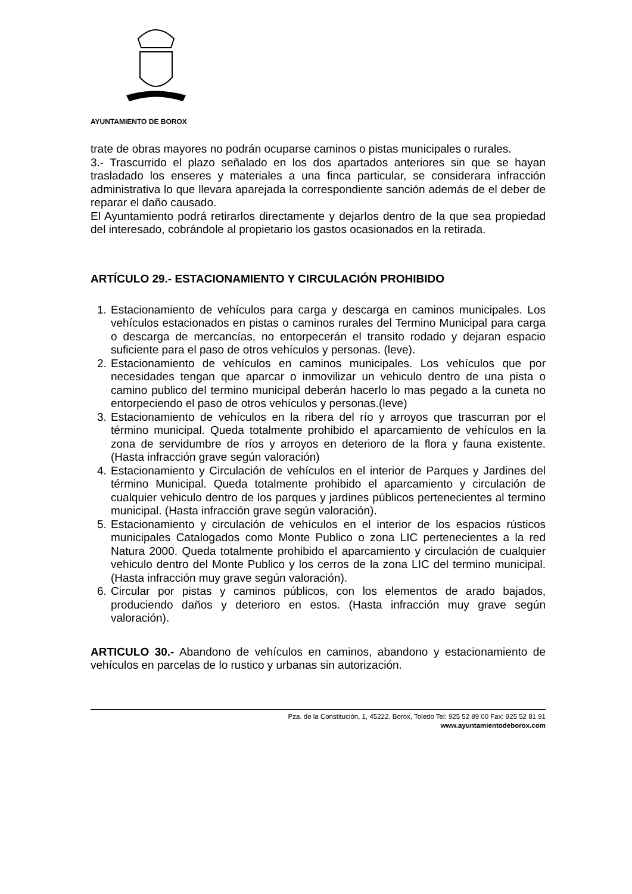AYUNTAMIENTO DE BOROX
trate de obras mayores no podrán ocuparse caminos o pistas municipales o rurales.
3.- Trascurrido el plazo señalado en los dos apartados anteriores sin que se hayan trasladado los enseres y materiales a una finca particular, se considerara infracción administrativa lo que llevara aparejada la correspondiente sanción además de el deber de reparar el daño causado.
El Ayuntamiento podrá retirarlos directamente y dejarlos dentro de la que sea propiedad del interesado, cobrándole al propietario los gastos ocasionados en la retirada.
ARTÍCULO 29.- ESTACIONAMIENTO Y CIRCULACIÓN PROHIBIDO
1. Estacionamiento de vehículos para carga y descarga en caminos municipales. Los vehículos estacionados en pistas o caminos rurales del Termino Municipal para carga o descarga de mercancías, no entorpecerán el transito rodado y dejaran espacio suficiente para el paso de otros vehículos y personas. (leve).
2. Estacionamiento de vehículos en caminos municipales. Los vehículos que por necesidades tengan que aparcar o inmovilizar un vehiculo dentro de una pista o camino publico del termino municipal deberán hacerlo lo mas pegado a la cuneta no entorpeciendo el paso de otros vehículos y personas.(leve)
3. Estacionamiento de vehículos en la ribera del río y arroyos que trascurran por el término municipal. Queda totalmente prohibido el aparcamiento de vehículos en la zona de servidumbre de ríos y arroyos en deterioro de la flora y fauna existente. (Hasta infracción grave según valoración)
4. Estacionamiento y Circulación de vehículos en el interior de Parques y Jardines del término Municipal. Queda totalmente prohibido el aparcamiento y circulación de cualquier vehiculo dentro de los parques y jardines públicos pertenecientes al termino municipal. (Hasta infracción grave según valoración).
5. Estacionamiento y circulación de vehículos en el interior de los espacios rústicos municipales Catalogados como Monte Publico o zona LIC pertenecientes a la red Natura 2000. Queda totalmente prohibido el aparcamiento y circulación de cualquier vehiculo dentro del Monte Publico y los cerros de la zona LIC del termino municipal. (Hasta infracción muy grave según valoración).
6. Circular por pistas y caminos públicos, con los elementos de arado bajados, produciendo daños y deterioro en estos. (Hasta infracción muy grave según valoración).
ARTICULO 30.- Abandono de vehículos en caminos, abandono y estacionamiento de vehículos en parcelas de lo rustico y urbanas sin autorización.
Pza. de la Constitución, 1, 45222. Borox, Toledo Tel: 925 52 89 00 Fax: 925 52 81 91
www.ayuntamientodeborox.com